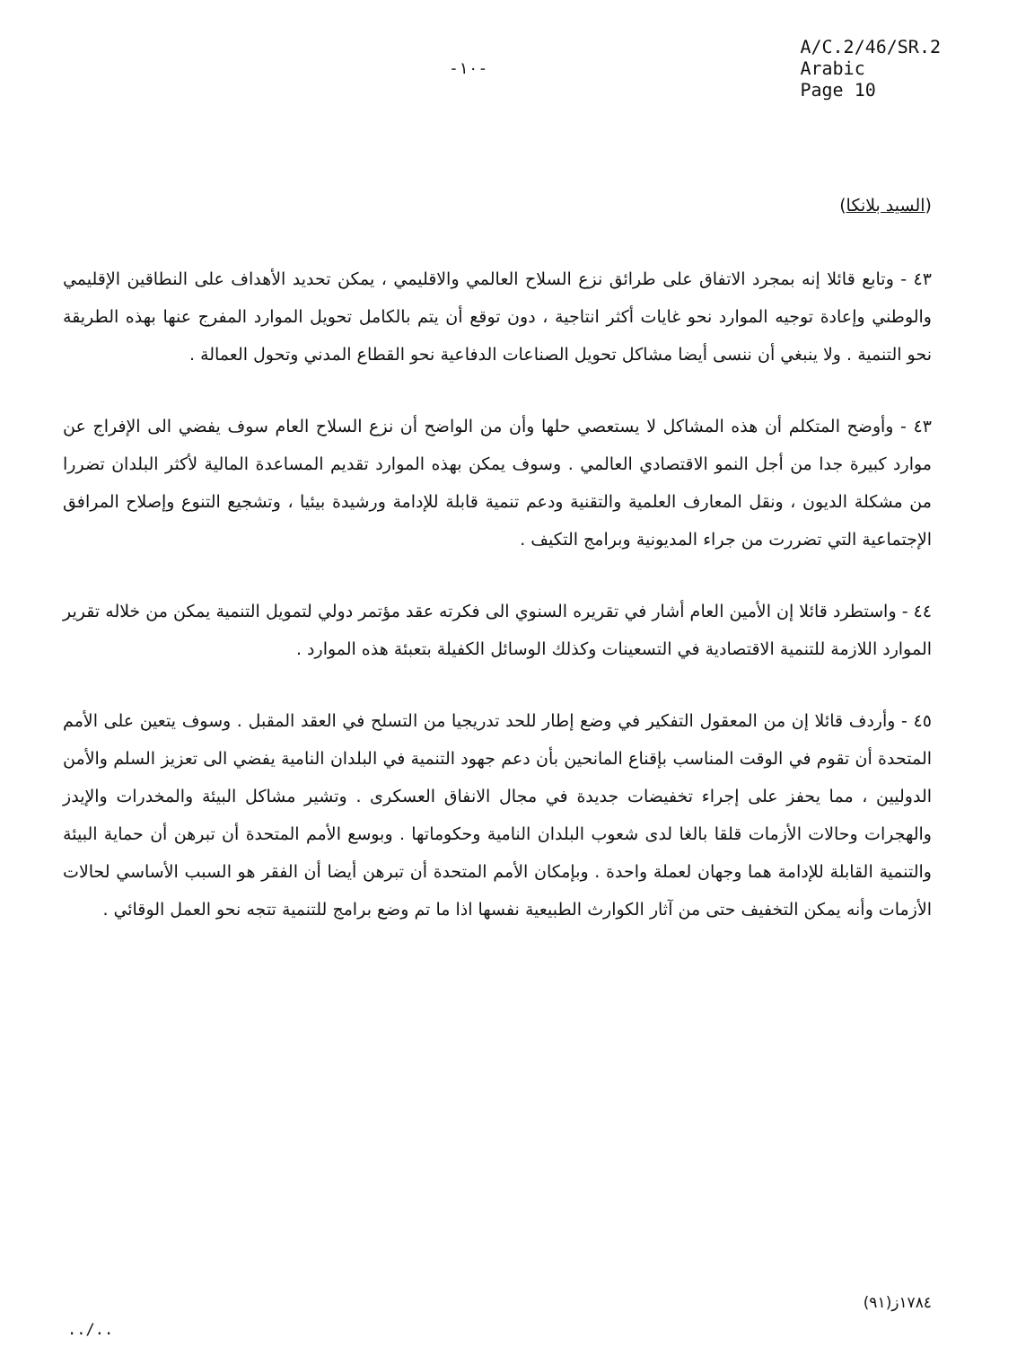-١٠-
A/C.2/46/SR.2
Arabic
Page 10
(السيد بلانكا)
٤٣ - وتابع قائلا إنه بمجرد الاتفاق على طرائق نزع السلاح العالمي والاقليمي ، يمكن تحديد الأهداف على النطاقين الإقليمي والوطني وإعادة توجيه الموارد نحو غايات أكثر انتاجية ، دون توقع أن يتم بالكامل تحويل الموارد المفرج عنها بهذه الطريقة نحو التنمية . ولا ينبغي أن ننسى أيضا مشاكل تحويل الصناعات الدفاعية نحو القطاع المدني وتحول العمالة .
٤٣ - وأوضح المتكلم أن هذه المشاكل لا يستعصي حلها وأن من الواضح أن نزع السلاح العام سوف يفضي الى الإفراج عن موارد كبيرة جدا من أجل النمو الاقتصادي العالمي . وسوف يمكن بهذه الموارد تقديم المساعدة المالية لأكثر البلدان تضررا من مشكلة الديون ، ونقل المعارف العلمية والتقنية ودعم تنمية قابلة للإدامة ورشيدة بيئيا ، وتشجيع التنوع وإصلاح المرافق الإجتماعية التي تضررت من جراء المديونية وبرامج التكيف .
٤٤ - واستطرد قائلا إن الأمين العام أشار في تقريره السنوي الى فكرته عقد مؤتمر دولي لتمويل التنمية يمكن من خلاله تقرير الموارد اللازمة للتنمية الاقتصادية في التسعينات وكذلك الوسائل الكفيلة بتعبئة هذه الموارد .
٤٥ - وأردف قائلا إن من المعقول التفكير في وضع إطار للحد تدريجيا من التسلح في العقد المقبل . وسوف يتعين على الأمم المتحدة أن تقوم في الوقت المناسب بإقناع المانحين بأن دعم جهود التنمية في البلدان النامية يفضي الى تعزيز السلم والأمن الدوليين ، مما يحفز على إجراء تخفيضات جديدة في مجال الانفاق العسكرى . وتشير مشاكل البيئة والمخدرات والإيدز والهجرات وحالات الأزمات قلقا بالغا لدى شعوب البلدان النامية وحكوماتها . وبوسع الأمم المتحدة أن تبرهن أن حماية البيئة والتنمية القابلة للإدامة هما وجهان لعملة واحدة . وبإمكان الأمم المتحدة أن تبرهن أيضا أن الفقر هو السبب الأساسي لحالات الأزمات وأنه يمكن التخفيف حتى من آثار الكوارث الطبيعية نفسها اذا ما تم وضع برامج للتنمية تتجه نحو العمل الوقائي .
١٧٨٤ز(٩١)
../..